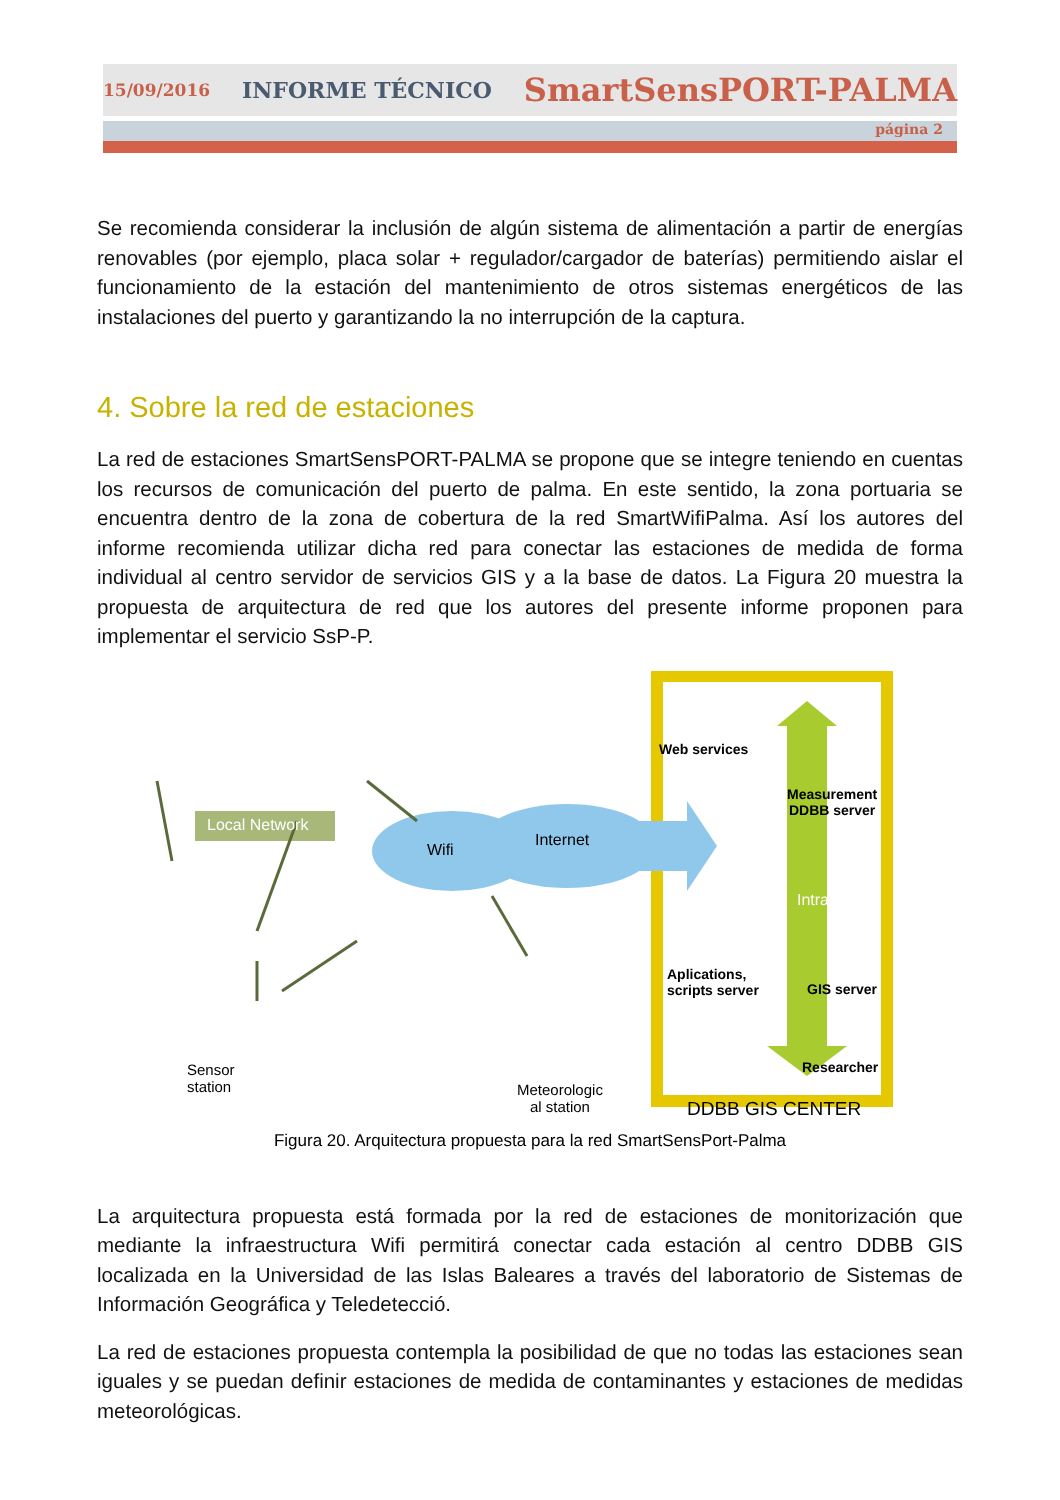15/09/2016 INFORME TÉCNICO SmartSensPORT-PALMA
página 2
Se recomienda considerar la inclusión de algún sistema de alimentación a partir de energías renovables (por ejemplo, placa solar + regulador/cargador de baterías) permitiendo aislar el funcionamiento de la estación del mantenimiento de otros sistemas energéticos de las instalaciones del puerto y garantizando la no interrupción de la captura.
4. Sobre la red de estaciones
La red de estaciones SmartSensPORT-PALMA se propone que se integre teniendo en cuentas los recursos de comunicación del puerto de palma. En este sentido, la zona portuaria se encuentra dentro de la zona de cobertura de la red SmartWifiPalma. Así los autores del informe recomienda utilizar dicha red para conectar las estaciones de medida de forma individual al centro servidor de servicios GIS y a la base de datos. La Figura 20 muestra la propuesta de arquitectura de red que los autores del presente informe proponen para implementar el servicio SsP-P.
Local Network
Wifi
Internet
Sensor
station
Meteorologic
al station
Web services
Measurement
DDBB server
Intranet
Aplications,
scripts server
GIS server
Researcher
DDBB GIS CENTER
Figura 20. Arquitectura propuesta para la red SmartSensPort-Palma
La arquitectura propuesta está formada por la red de estaciones de monitorización que mediante la infraestructura Wifi permitirá conectar cada estación al centro DDBB GIS localizada en la Universidad de las Islas Baleares a través del laboratorio de Sistemas de Información Geográfica y Teledetecció.
La red de estaciones propuesta contempla la posibilidad de que no todas las estaciones sean iguales y se puedan definir estaciones de medida de contaminantes y estaciones de medidas meteorológicas.